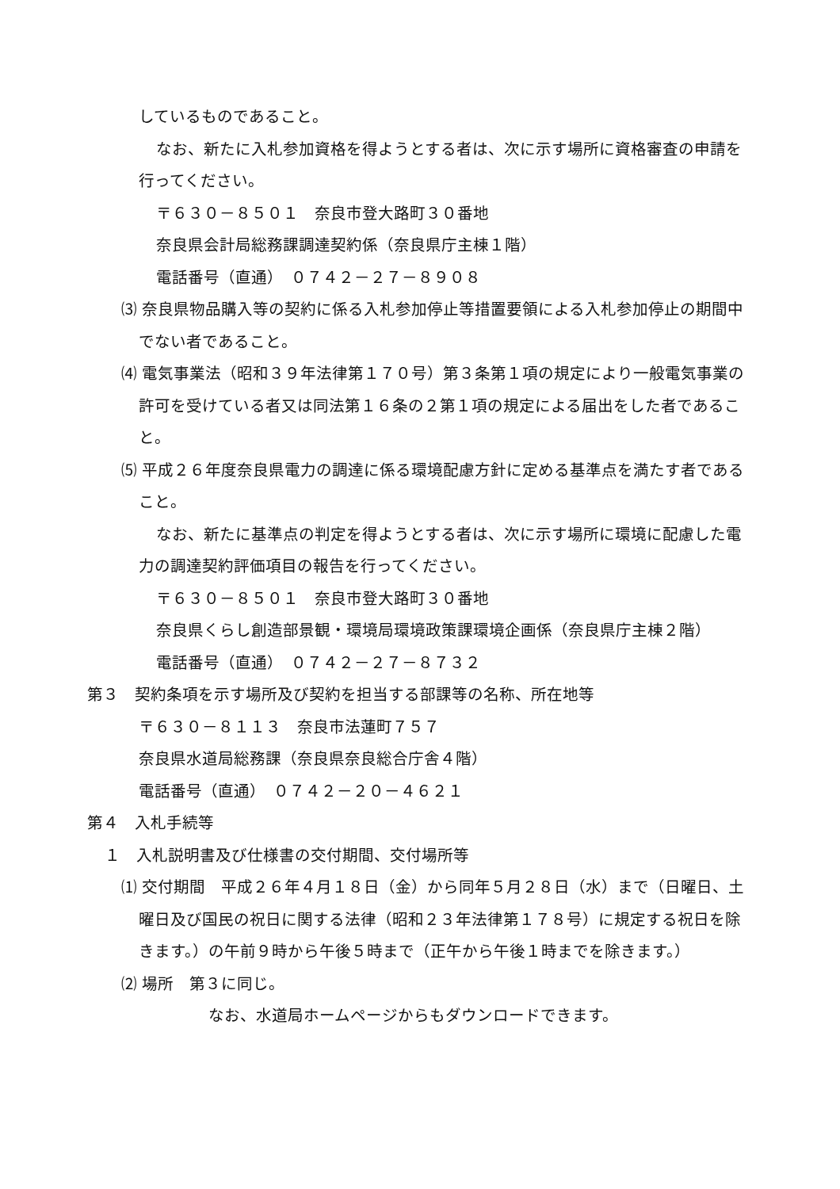しているものであること。
なお、新たに入札参加資格を得ようとする者は、次に示す場所に資格審査の申請を行ってください。
〒６３０－８５０１　奈良市登大路町３０番地
奈良県会計局総務課調達契約係（奈良県庁主棟１階）
電話番号（直通）　０７４２－２７－８９０８
⑶ 奈良県物品購入等の契約に係る入札参加停止等措置要領による入札参加停止の期間中でない者であること。
⑷ 電気事業法（昭和３９年法律第１７０号）第３条第１項の規定により一般電気事業の許可を受けている者又は同法第１６条の２第１項の規定による届出をした者であること。
⑸ 平成２６年度奈良県電力の調達に係る環境配慮方針に定める基準点を満たす者であること。
なお、新たに基準点の判定を得ようとする者は、次に示す場所に環境に配慮した電力の調達契約評価項目の報告を行ってください。
〒６３０－８５０１　奈良市登大路町３０番地
奈良県くらし創造部景観・環境局環境政策課環境企画係（奈良県庁主棟２階）
電話番号（直通）　０７４２－２７－８７３２
第３　契約条項を示す場所及び契約を担当する部課等の名称、所在地等
〒６３０－８１１３　奈良市法蓮町７５７
奈良県水道局総務課（奈良県奈良総合庁舎４階）
電話番号（直通）　０７４２－２０－４６２１
第４　入札手続等
１　入札説明書及び仕様書の交付期間、交付場所等
⑴ 交付期間　平成２６年４月１８日（金）から同年５月２８日（水）まで（日曜日、土曜日及び国民の祝日に関する法律（昭和２３年法律第１７８号）に規定する祝日を除きます。）の午前９時から午後５時まで（正午から午後１時までを除きます。）
⑵ 場所　第３に同じ。
なお、水道局ホームページからもダウンロードできます。